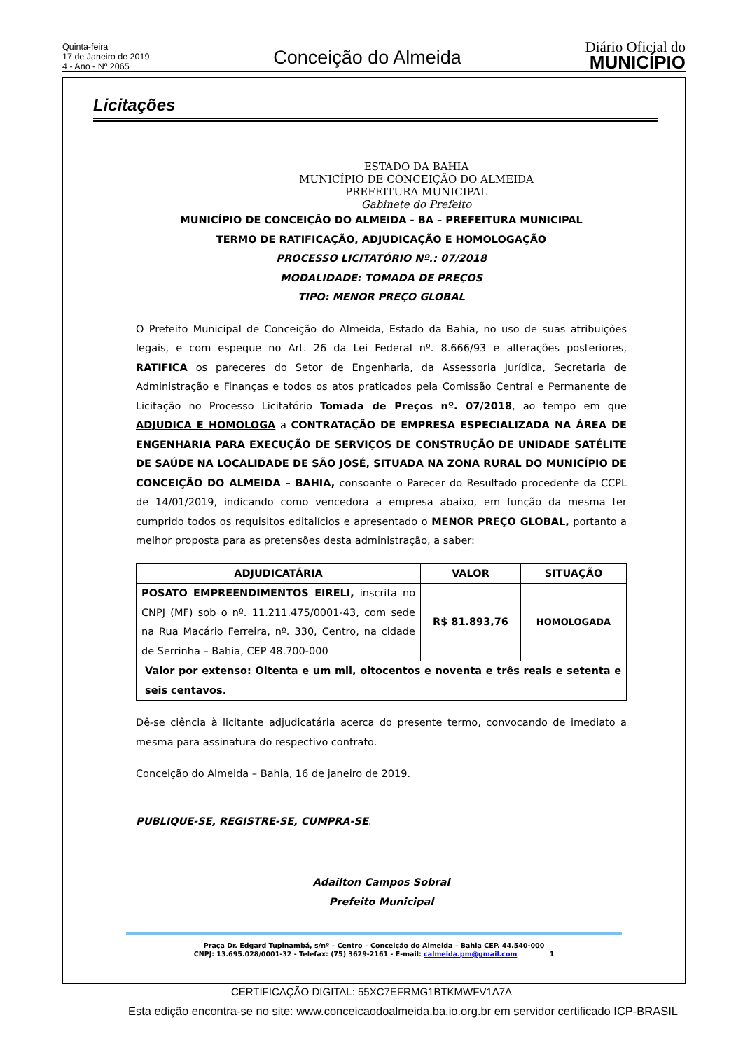Quinta-feira
17 de Janeiro de 2019
4 - Ano - Nº 2065
Conceição do Almeida
Diário Oficial do
MUNICÍPIO
Licitações
ESTADO DA BAHIA
MUNICÍPIO DE CONCEIÇÃO DO ALMEIDA
PREFEITURA MUNICIPAL
Gabinete do Prefeito
MUNICÍPIO DE CONCEIÇÃO DO ALMEIDA - BA – PREFEITURA MUNICIPAL
TERMO DE RATIFICAÇÃO, ADJUDICAÇÃO E HOMOLOGAÇÃO
PROCESSO LICITATÓRIO Nº.: 07/2018
MODALIDADE: TOMADA DE PREÇOS
TIPO: MENOR PREÇO GLOBAL
O Prefeito Municipal de Conceição do Almeida, Estado da Bahia, no uso de suas atribuições legais, e com espeque no Art. 26 da Lei Federal nº. 8.666/93 e alterações posteriores, RATIFICA os pareceres do Setor de Engenharia, da Assessoria Jurídica, Secretaria de Administração e Finanças e todos os atos praticados pela Comissão Central e Permanente de Licitação no Processo Licitatório Tomada de Preços nº. 07/2018, ao tempo em que ADJUDICA E HOMOLOGA a CONTRATAÇÃO DE EMPRESA ESPECIALIZADA NA ÁREA DE ENGENHARIA PARA EXECUÇÃO DE SERVIÇOS DE CONSTRUÇÃO DE UNIDADE SATÉLITE DE SAÚDE NA LOCALIDADE DE SÃO JOSÉ, SITUADA NA ZONA RURAL DO MUNICÍPIO DE CONCEIÇÃO DO ALMEIDA – BAHIA, consoante o Parecer do Resultado procedente da CCPL de 14/01/2019, indicando como vencedora a empresa abaixo, em função da mesma ter cumprido todos os requisitos editalícios e apresentado o MENOR PREÇO GLOBAL, portanto a melhor proposta para as pretensões desta administração, a saber:
| ADJUDICATÁRIA | VALOR | SITUAÇÃO |
| --- | --- | --- |
| POSATO EMPREENDIMENTOS EIRELI, inscrita no CNPJ (MF) sob o nº. 11.211.475/0001-43, com sede na Rua Macário Ferreira, nº. 330, Centro, na cidade de Serrinha – Bahia, CEP 48.700-000 | R$ 81.893,76 | HOMOLOGADA |
| Valor por extenso: Oitenta e um mil, oitocentos e noventa e três reais e setenta e seis centavos. | | |
Dê-se ciência à licitante adjudicatária acerca do presente termo, convocando de imediato a mesma para assinatura do respectivo contrato.
Conceição do Almeida – Bahia, 16 de janeiro de 2019.
PUBLIQUE-SE, REGISTRE-SE, CUMPRA-SE.
Adailton Campos Sobral
Prefeito Municipal
Praça Dr. Edgard Tupinambá, s/nº – Centro – Conceição do Almeida – Bahia CEP. 44.540-000
CNPJ: 13.695.028/0001-32 - Telefax: (75) 3629-2161 - E-mail: calmeida.pm@gmail.com 1
CERTIFICAÇÃO DIGITAL: 55XC7EFRMG1BTKMWFV1A7A
Esta edição encontra-se no site: www.conceicaodoalmeida.ba.io.org.br em servidor certificado ICP-BRASIL